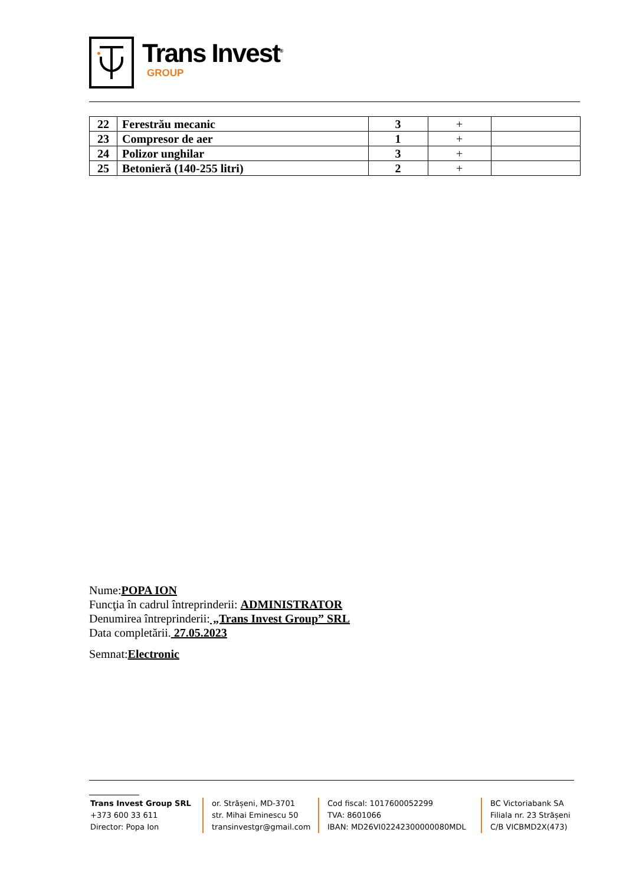Trans Invest<sup>®</sup>
GROUP
| 22 | Ferestrău mecanic | 3 | + | |
| 23 | Compresor de aer | 1 | + | |
| 24 | Polizor unghilar | 3 | + | |
| 25 | Betonieră (140-255 litri) | 2 | + | |
Nume:POPA ION
Funcţia în cadrul întreprinderii: ADMINISTRATOR
Denumirea întreprinderii: „Trans Invest Group” SRL
Data completării. 27.05.2023
Semnat:Electronic
Trans Invest Group SRL
+373 600 33 611
Director: Popa Ion
or. Strășeni, MD-3701
str. Mihai Eminescu 50
transinvestgr@gmail.com
Cod fiscal: 1017600052299
TVA: 8601066
IBAN: MD26VI02242300000080MDL
BC Victoriabank SA
Filiala nr. 23 Strășeni
C/B VICBMD2X(473)